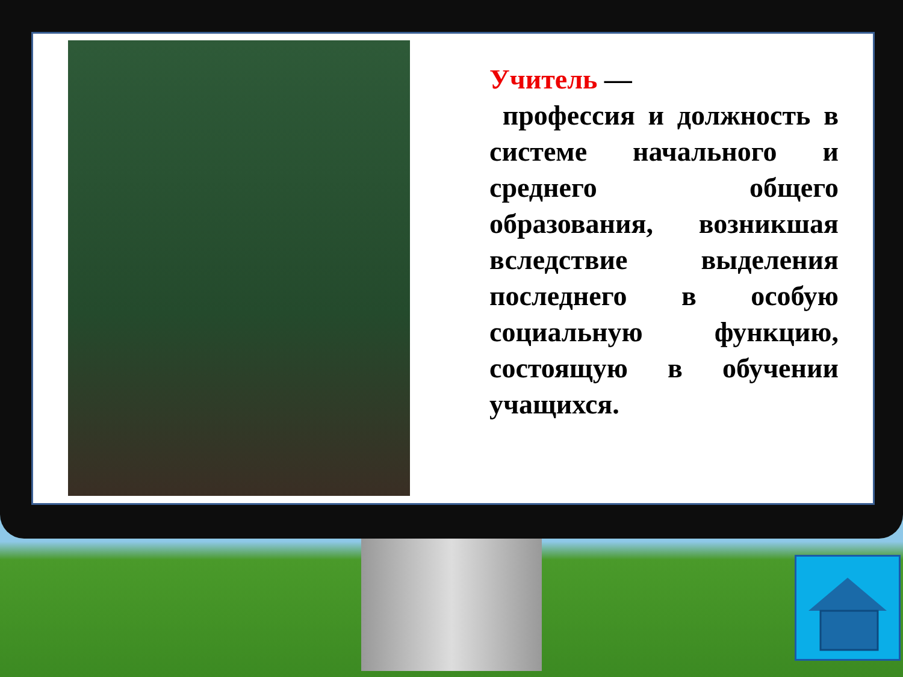Учитель —
профессия и должность в системе начального и среднего общего образования, возникшая вследствие выделения последнего в особую социальную функцию, состоящую в обучении учащихся.